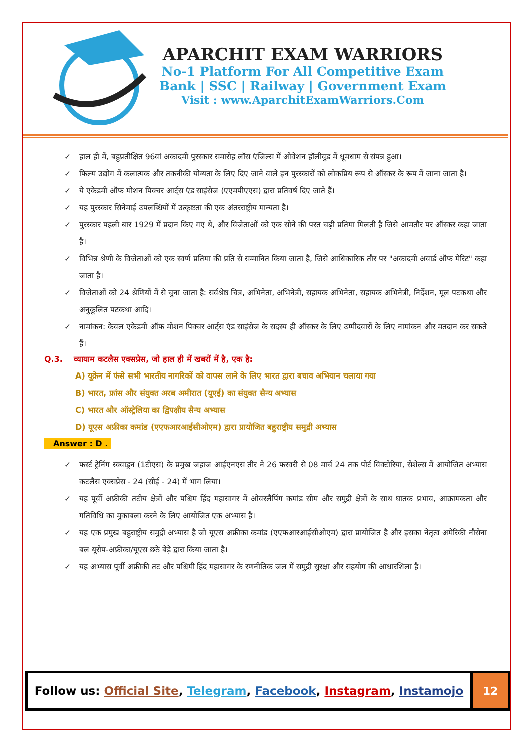APARCHIT EXAM WARRIORS
No-1 Platform For All Competitive Exam
Bank | SSC | Railway | Government Exam
Visit : www.AparchitExamWarriors.Com
✓ हाल ही में, बहुप्रतीक्षित 96वां अकादमी पुरस्कार समारोह लॉस एंजिल्स में ओवेशन हॉलीवुड में धूमधाम से संपन्न हुआ।
✓ फिल्म उद्योग में कलात्मक और तकनीकी योग्यता के लिए दिए जाने वाले इन पुरस्कारों को लोकप्रिय रूप से ऑस्कर के रूप में जाना जाता है।
✓ ये एकेडमी ऑफ मोशन पिक्चर आर्ट्स एंड साइंसेज (एएमपीएएस) द्वारा प्रतिवर्ष दिए जाते हैं।
✓ यह पुरस्कार सिनेमाई उपलब्धियों में उत्कृष्टता की एक अंतरराष्ट्रीय मान्यता है।
✓ पुरस्कार पहली बार 1929 में प्रदान किए गए थे, और विजेताओं को एक सोने की परत चढ़ी प्रतिमा मिलती है जिसे आमतौर पर ऑस्कर कहा जाता है।
✓ विभिन्न श्रेणी के विजेताओं को एक स्वर्ण प्रतिमा की प्रति से सम्मानित किया जाता है, जिसे आधिकारिक तौर पर "अकादमी अवार्ड ऑफ मेरिट" कहा जाता है।
✓ विजेताओं को 24 श्रेणियों में से चुना जाता है: सर्वश्रेष्ठ चित्र, अभिनेता, अभिनेत्री, सहायक अभिनेता, सहायक अभिनेत्री, निर्देशन, मूल पटकथा और अनुकूलित पटकथा आदि।
✓ नामांकन: केवल एकेडमी ऑफ मोशन पिक्चर आर्ट्स एंड साइंसेज के सदस्य ही ऑस्कर के लिए उम्मीदवारों के लिए नामांकन और मतदान कर सकते हैं।
Q.3. व्यायाम कटलैस एक्सप्रेस, जो हाल ही में खबरों में है, एक है:
A) यूक्रेन में फंसे सभी भारतीय नागरिकों को वापस लाने के लिए भारत द्वारा बचाव अभियान चलाया गया
B) भारत, फ्रांस और संयुक्त अरब अमीरात (यूएई) का संयुक्त सैन्य अभ्यास
C) भारत और ऑस्ट्रेलिया का द्विपक्षीय सैन्य अभ्यास
D) यूएस अफ्रीका कमांड (एएफआरआईसीओएम) द्वारा प्रायोजित बहुराष्ट्रीय समुद्री अभ्यास
Answer : D .
✓ फर्स्ट ट्रेनिंग स्क्वाड्रन (1टीएस) के प्रमुख जहाज आईएनएस तीर ने 26 फरवरी से 08 मार्च 24 तक पोर्ट विक्टोरिया, सेशेल्स में आयोजित अभ्यास कटलैस एक्सप्रेस - 24 (सीई - 24) में भाग लिया।
✓ यह पूर्वी अफ्रीकी तटीय क्षेत्रों और पश्चिम हिंद महासागर में ओवरलैपिंग कमांड सीम और समुद्री क्षेत्रों के साथ घातक प्रभाव, आक्रामकता और गतिविधि का मुकाबला करने के लिए आयोजित एक अभ्यास है।
✓ यह एक प्रमुख बहुराष्ट्रीय समुद्री अभ्यास है जो यूएस अफ्रीका कमांड (एएफआरआईसीओएम) द्वारा प्रायोजित है और इसका नेतृत्व अमेरिकी नौसेना बल यूरोप-अफ्रीका/यूएस छठे बेड़े द्वारा किया जाता है।
✓ यह अभ्यास पूर्वी अफ्रीकी तट और पश्चिमी हिंद महासागर के रणनीतिक जल में समुद्री सुरक्षा और सहयोग की आधारशिला है।
Follow us: Official Site, Telegram, Facebook, Instagram, Instamojo
12